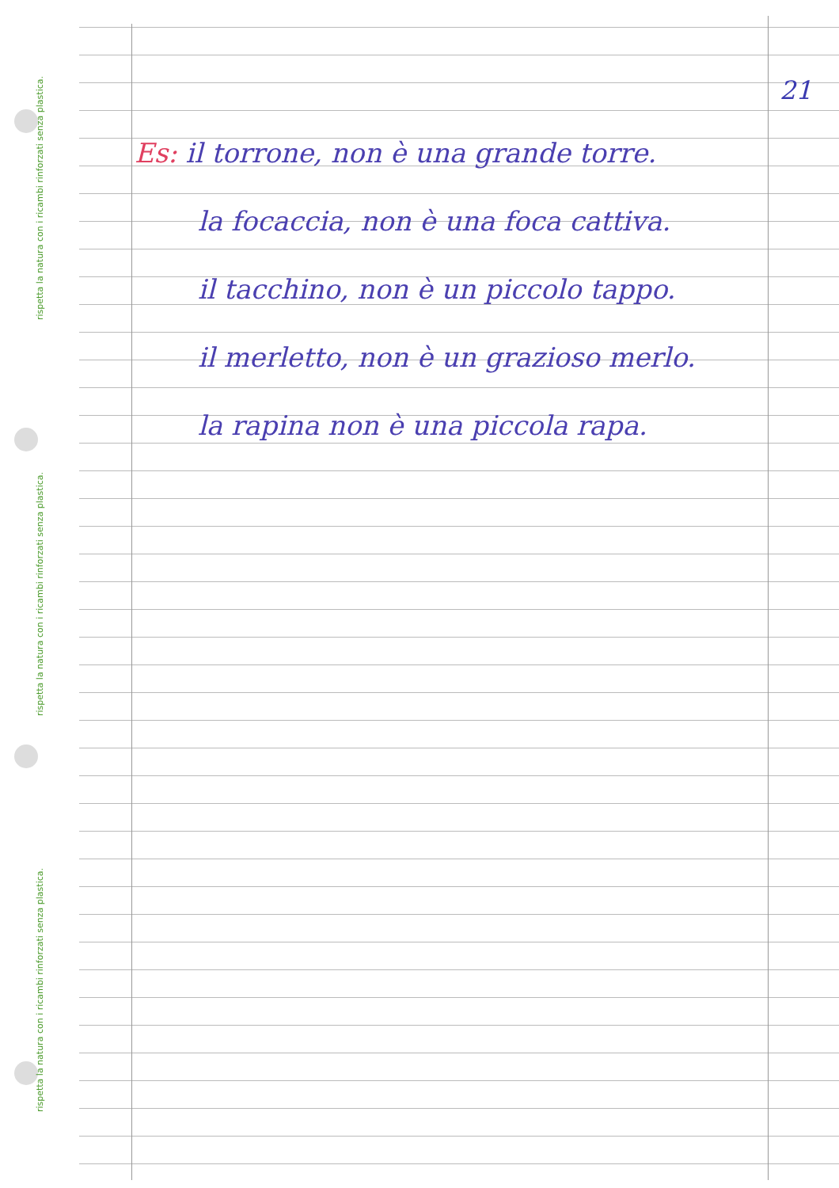rispetta la natura con i ricambi rinforzati senza plastica.
rispetta la natura con i ricambi rinforzati senza plastica.
rispetta la natura con i ricambi rinforzati senza plastica.
21
Es: il torrone, non è una grande torre.
la focaccia, non è una foca cattiva.
il tacchino, non è un piccolo tappo.
il merletto, non è un grazioso merlo.
la rapina non è una piccola rapa.